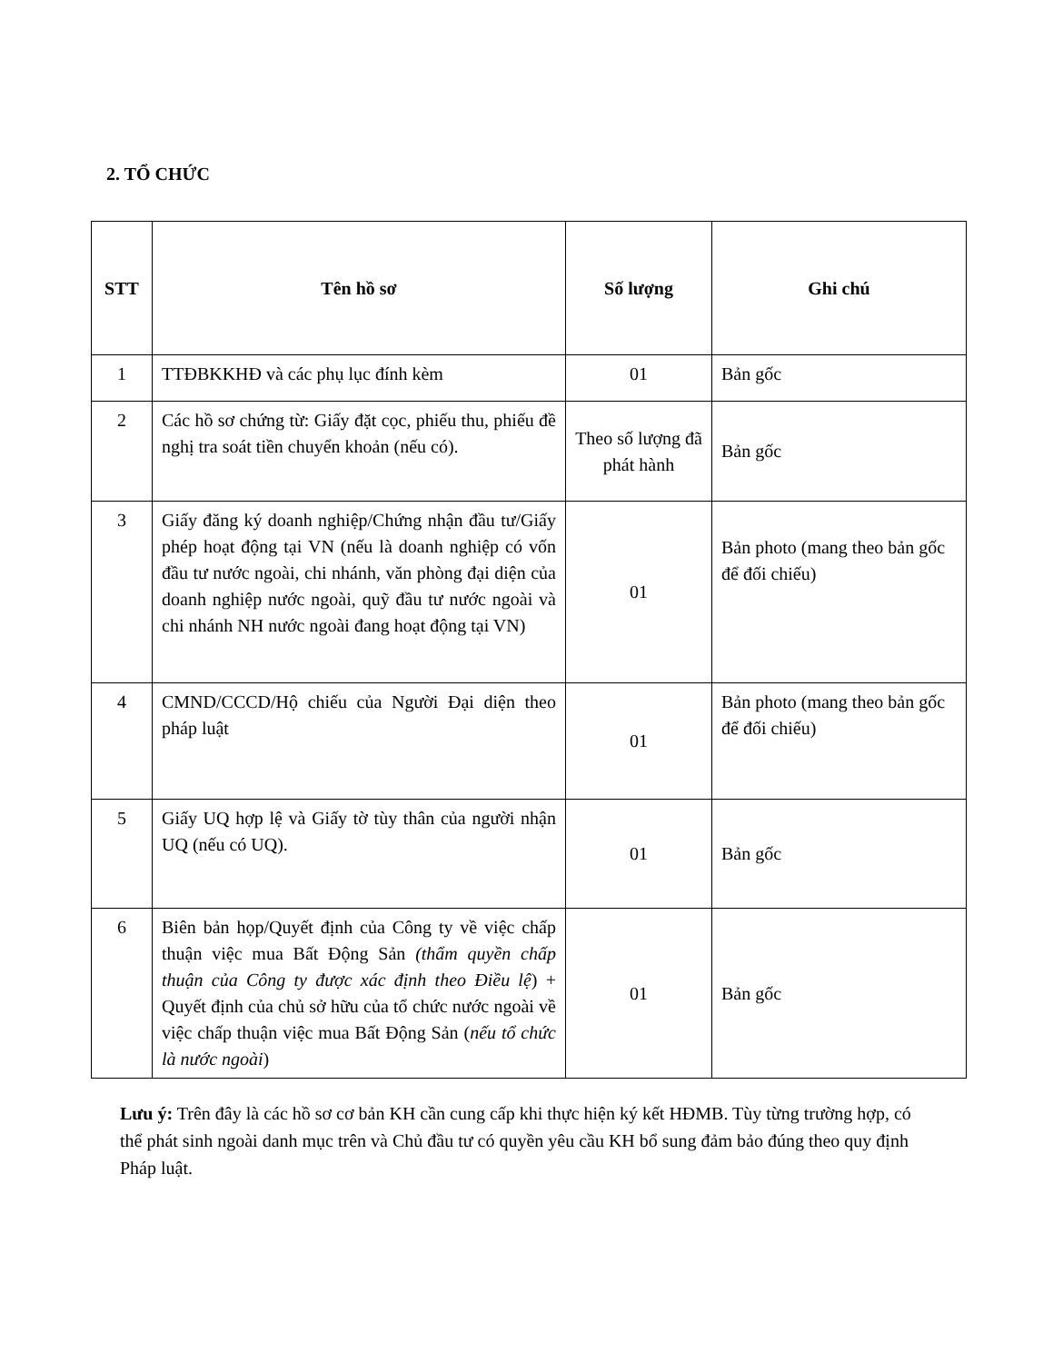2. TỔ CHỨC
| STT | Tên hồ sơ | Số lượng | Ghi chú |
| --- | --- | --- | --- |
| 1 | TTĐBKKHĐ và các phụ lục đính kèm | 01 | Bản gốc |
| 2 | Các hồ sơ chứng từ: Giấy đặt cọc, phiếu thu, phiếu đề nghị tra soát tiền chuyển khoản (nếu có). | Theo số lượng đã phát hành | Bản gốc |
| 3 | Giấy đăng ký doanh nghiệp/Chứng nhận đầu tư/Giấy phép hoạt động tại VN (nếu là doanh nghiệp có vốn đầu tư nước ngoài, chi nhánh, văn phòng đại diện của doanh nghiệp nước ngoài, quỹ đầu tư nước ngoài và chi nhánh NH nước ngoài đang hoạt động tại VN) | 01 | Bản photo (mang theo bản gốc để đối chiếu) |
| 4 | CMND/CCCD/Hộ chiếu của Người Đại diện theo pháp luật | 01 | Bản photo (mang theo bản gốc để đối chiếu) |
| 5 | Giấy UQ hợp lệ và Giấy tờ tùy thân của người nhận UQ (nếu có UQ). | 01 | Bản gốc |
| 6 | Biên bản họp/Quyết định của Công ty về việc chấp thuận việc mua Bất Động Sản (thẩm quyền chấp thuận của Công ty được xác định theo Điều lệ ) + Quyết định của chủ sở hữu của tổ chức nước ngoài về việc chấp thuận việc mua Bất Động Sản ( nếu tổ chức là nước ngoài ) | 01 | Bản gốc |
Lưu ý: Trên đây là các hồ sơ cơ bản KH cần cung cấp khi thực hiện ký kết HĐMB. Tùy từng trường hợp, có thể phát sinh ngoài danh mục trên và Chủ đầu tư có quyền yêu cầu KH bổ sung đảm bảo đúng theo quy định Pháp luật.